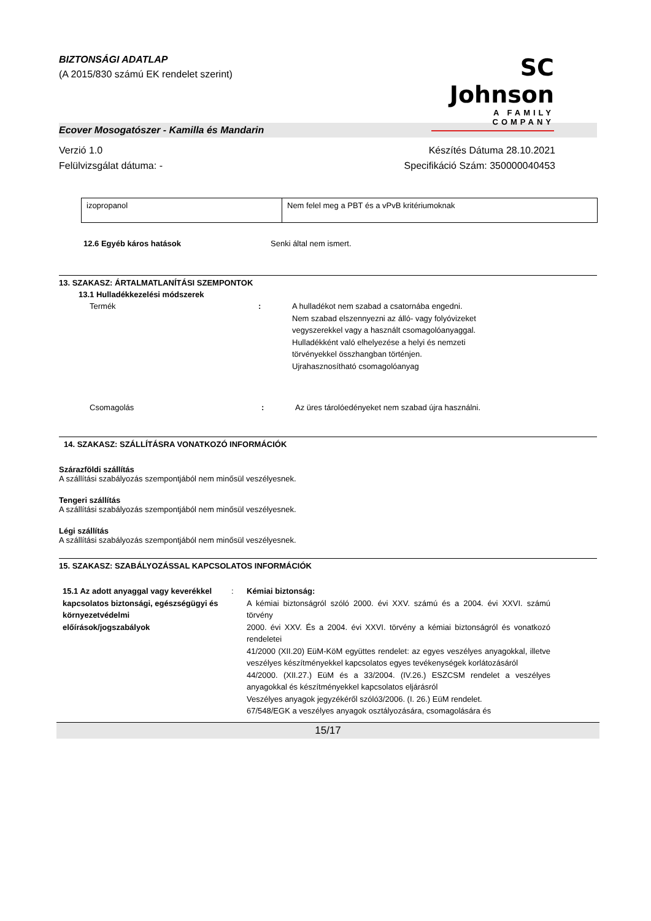BIZTONSÁGI ADATLAP
(A 2015/830 számú EK rendelet szerint)
SC Johnson
A FAMILY COMPANY
Ecover Mosogatószer - Kamilla és Mandarin
Verzió 1.0
Felülvizsgálat dátuma: -
Készítés Dátuma 28.10.2021
Specifikáció Szám: 350000040453
| izopropanol | Nem felel meg a PBT és a vPvB kritériumoknak |
12.6 Egyéb káros hatások Senki által nem ismert.
13. SZAKASZ: ÁRTALMATLANÍTÁSI SZEMPONTOK
13.1 Hulladékkezelési módszerek
Termék: A hulladékot nem szabad a csatornába engedni.
Nem szabad elszennyezni az álló- vagy folyóvizeket
vegyszerekkel vagy a használt csomagolóanyaggal.
Hulladékként való elhelyezése a helyi és nemzeti
törvényekkel összhangban történjen.
Ujrahasznosítható csomagolóanyag
Csomagolás: Az üres tárolóedényeket nem szabad újra használni.
14. SZAKASZ: SZÁLLÍTÁSRA VONATKOZÓ INFORMÁCIÓK
Szárazföldi szállítás
A szállítási szabályozás szempontjából nem minősül veszélyesnek.
Tengeri szállítás
A szállítási szabályozás szempontjából nem minősül veszélyesnek.
Légi szállítás
A szállítási szabályozás szempontjából nem minősül veszélyesnek.
15. SZAKASZ: SZABÁLYOZÁSSAL KAPCSOLATOS INFORMÁCIÓK
15.1 Az adott anyaggal vagy keverékkel kapcsolatos biztonsági, egészségügyi és környezetvédelmi előírások/jogszabályok:
Kémiai biztonság:
A kémiai biztonságról szóló 2000. évi XXV. számú és a 2004. évi XXVI. számú törvény
2000. évi XXV. És a 2004. évi XXVI. törvény a kémiai biztonságról és vonatkozó rendeletei
41/2000 (XII.20) EüM-KöM együttes rendelet: az egyes veszélyes anyagokkal, illetve veszélyes készítményekkel kapcsolatos egyes tevékenységek korlátozásáról
44/2000. (XII.27.) EüM és a 33/2004. (IV.26.) ESZCSM rendelet a veszélyes anyagokkal és készítményekkel kapcsolatos eljárásról
Veszélyes anyagok jegyzékéről szóló3/2006. (I. 26.) EüM rendelet.
67/548/EGK a veszélyes anyagok osztályozására, csomagolására és
15/17